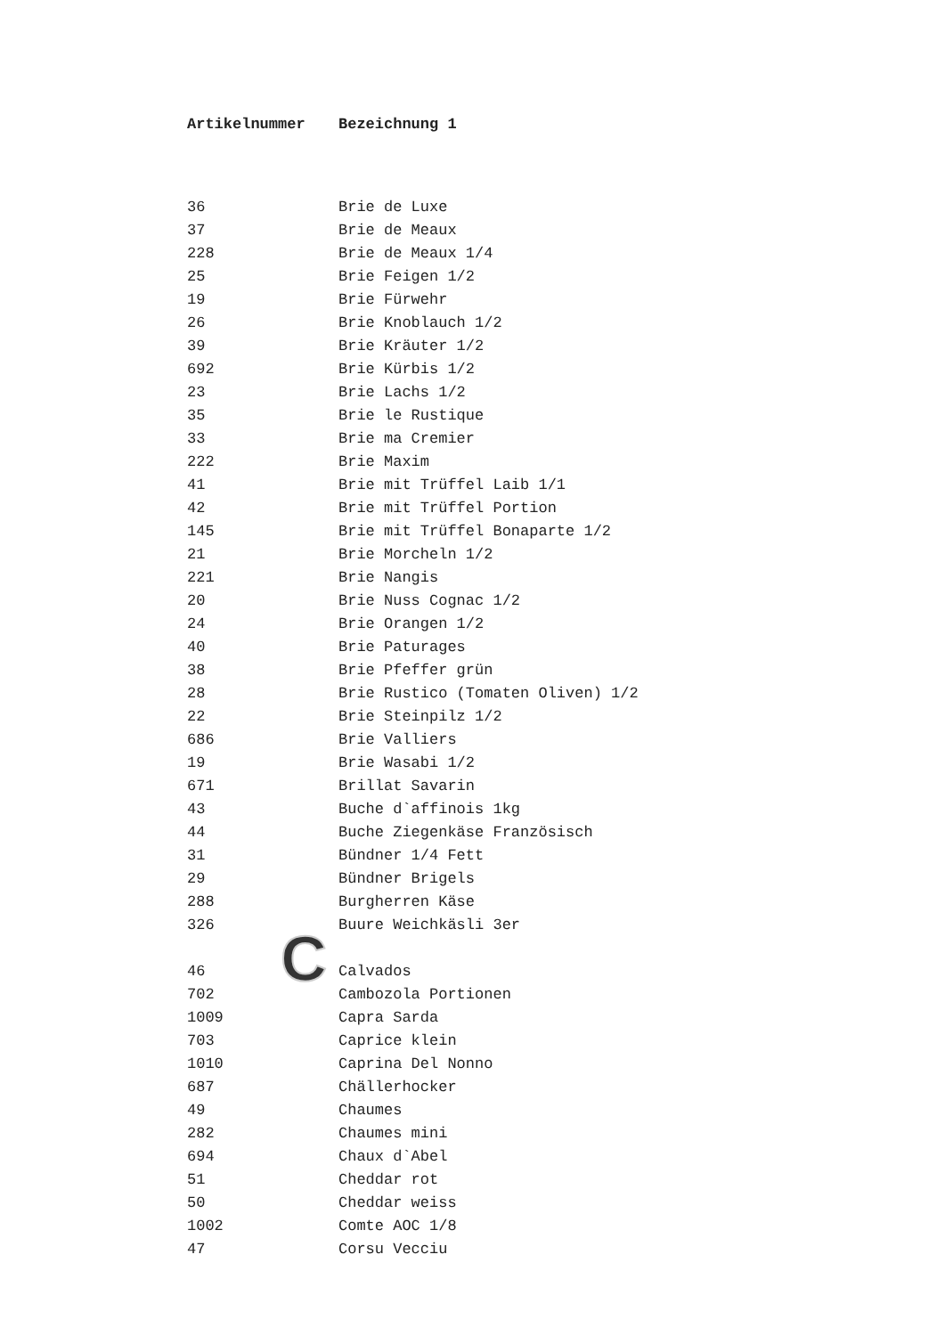| Artikelnummer | Bezeichnung 1 |
| --- | --- |
| 36 | Brie de Luxe |
| 37 | Brie de Meaux |
| 228 | Brie de Meaux 1/4 |
| 25 | Brie Feigen 1/2 |
| 19 | Brie Fürwehr |
| 26 | Brie Knoblauch 1/2 |
| 39 | Brie Kräuter 1/2 |
| 692 | Brie Kürbis 1/2 |
| 23 | Brie Lachs 1/2 |
| 35 | Brie le Rustique |
| 33 | Brie ma Cremier |
| 222 | Brie Maxim |
| 41 | Brie mit Trüffel Laib 1/1 |
| 42 | Brie mit Trüffel Portion |
| 145 | Brie mit Trüffel Bonaparte 1/2 |
| 21 | Brie Morcheln 1/2 |
| 221 | Brie Nangis |
| 20 | Brie Nuss Cognac 1/2 |
| 24 | Brie Orangen 1/2 |
| 40 | Brie Paturages |
| 38 | Brie Pfeffer grün |
| 28 | Brie Rustico (Tomaten Oliven) 1/2 |
| 22 | Brie Steinpilz 1/2 |
| 686 | Brie Valliers |
| 19 | Brie Wasabi 1/2 |
| 671 | Brillat Savarin |
| 43 | Buche d`affinois 1kg |
| 44 | Buche Ziegenkäse Französisch |
| 31 | Bündner 1/4 Fett |
| 29 | Bündner Brigels |
| 288 | Burgherren Käse |
| 326 | Buure Weichkäsli 3er |
| 46 | Calvados |
| 702 | Cambozola Portionen |
| 1009 | Capra Sarda |
| 703 | Caprice klein |
| 1010 | Caprina Del Nonno |
| 687 | Chällerhocker |
| 49 | Chaumes |
| 282 | Chaumes mini |
| 694 | Chaux d`Abel |
| 51 | Cheddar rot |
| 50 | Cheddar weiss |
| 1002 | Comte AOC 1/8 |
| 47 | Corsu Vecciu |
C